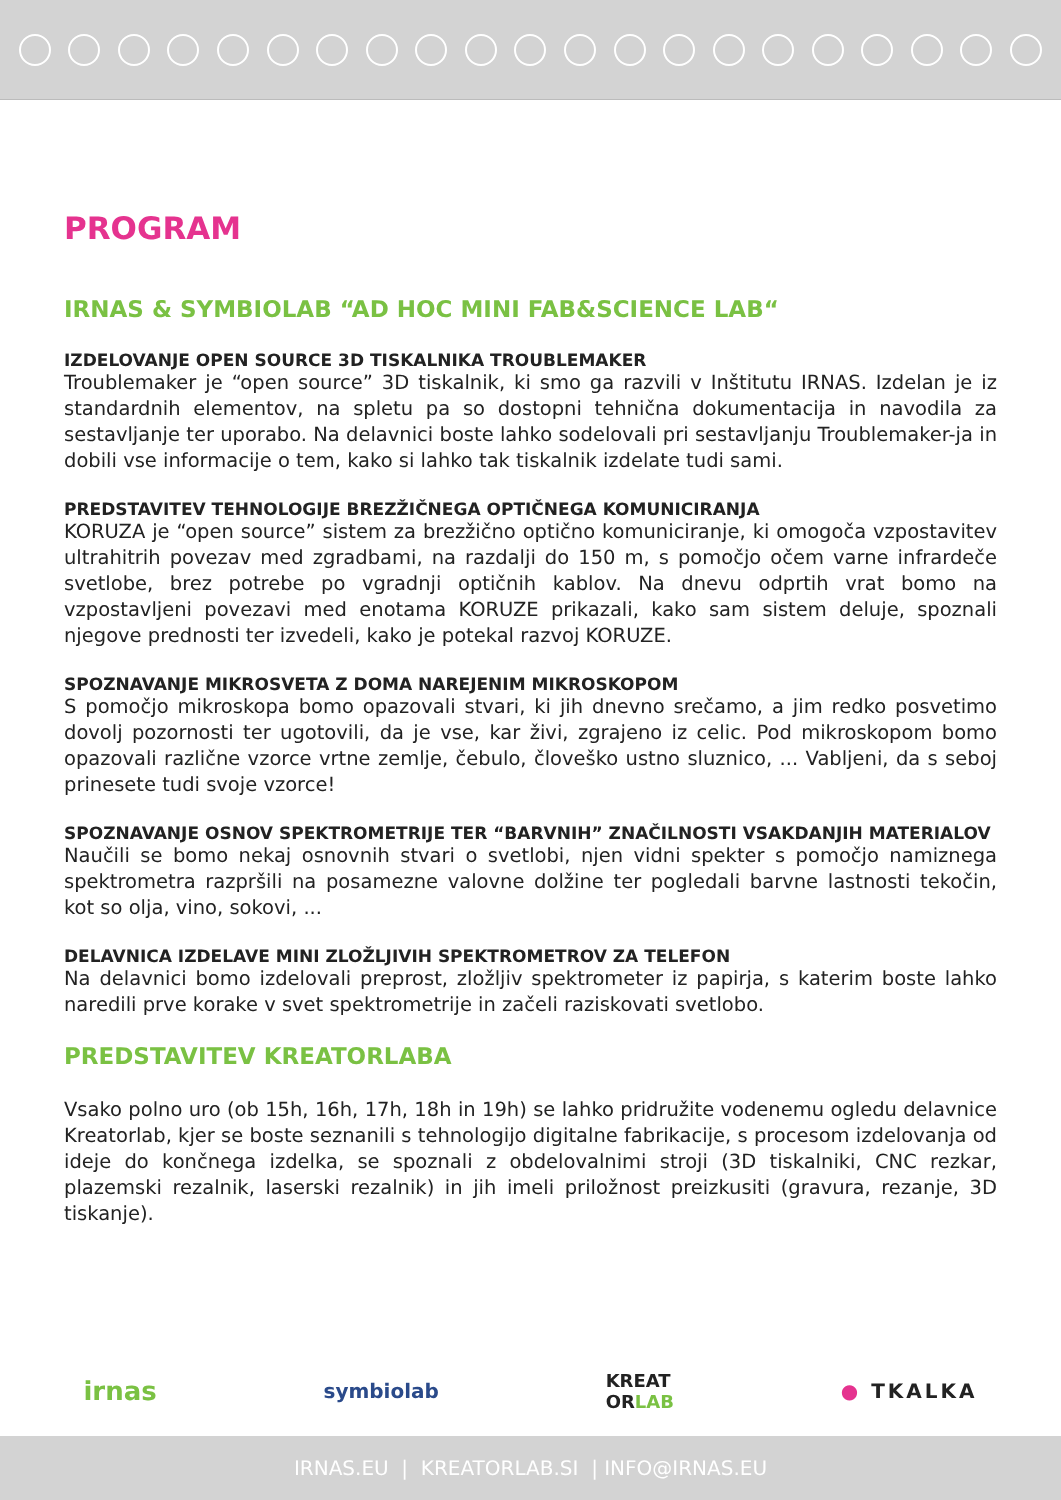PROGRAM
IRNAS & SYMBIOLAB “AD HOC MINI FAB&SCIENCE LAB“
IZDELOVANJE OPEN SOURCE 3D TISKALNIKA TROUBLEMAKER
Troublemaker je “open source” 3D tiskalnik, ki smo ga razvili v Inštitutu IRNAS. Izdelan je iz standardnih elementov, na spletu pa so dostopni tehnična dokumentacija in navodila za sestavljanje ter uporabo. Na delavnici boste lahko sodelovali pri sestavljanju Troublemaker-ja in dobili vse informacije o tem, kako si lahko tak tiskalnik izdelate tudi sami.
PREDSTAVITEV TEHNOLOGIJE BREZŽIČNEGA OPTIČNEGA KOMUNICIRANJA
KORUZA je “open source” sistem za brezžično optično komuniciranje, ki omogoča vzpostavitev ultrahitrih povezav med zgradbami, na razdalji do 150 m, s pomočjo očem varne infrardeče svetlobe, brez potrebe po vgradnji optičnih kablov. Na dnevu odprtih vrat bomo na vzpostavljeni povezavi med enotama KORUZE prikazali, kako sam sistem deluje, spoznali njegove prednosti ter izvedeli, kako je potekal razvoj KORUZE.
SPOZNAVANJE MIKROSVETA Z DOMA NAREJENIM MIKROSKOPOM
S pomočjo mikroskopa bomo opazovali stvari, ki jih dnevno srečamo, a jim redko posvetimo dovolj pozornosti ter ugotovili, da je vse, kar živi, zgrajeno iz celic. Pod mikroskopom bomo opazovali različne vzorce vrtne zemlje, čebulo, človeško ustno sluznico, ... Vabljeni, da s seboj prinesete tudi svoje vzorce!
SPOZNAVANJE OSNOV SPEKTROMETRIJE TER “BARVNIH” ZNAČILNOSTI VSAKDANJIH MATERIALOV
Naučili se bomo nekaj osnovnih stvari o svetlobi, njen vidni spekter s pomočjo namiznega spektrometra razpršili na posamezne valovne dolžine ter pogledali barvne lastnosti tekočin, kot so olja, vino, sokovi, ...
DELAVNICA IZDELAVE MINI ZLOŽLJIVIH SPEKTROMETROV ZA TELEFON
Na delavnici bomo izdelovali preprost, zložljiv spektrometer iz papirja, s katerim boste lahko naredili prve korake v svet spektrometrije in začeli raziskovati svetlobo.
PREDSTAVITEV KREATORLABA
Vsako polno uro (ob 15h, 16h, 17h, 18h in 19h) se lahko pridružite vodenemu ogledu delavnice Kreatorlab, kjer se boste seznanili s tehnologijo digitalne fabrikacije, s procesom izdelovanja od ideje do končnega izdelka, se spoznali z obdelovalnimi stroji (3D tiskalniki, CNC rezkar, plazemski rezalnik, laserski rezalnik) in jih imeli priložnost preizkusiti (gravura, rezanje, 3D tiskanje).
irnas symbiolab KREAT
ORLAB ● TKALKA
IRNAS.EU | KREATORLAB.SI | INFO@IRNAS.EU